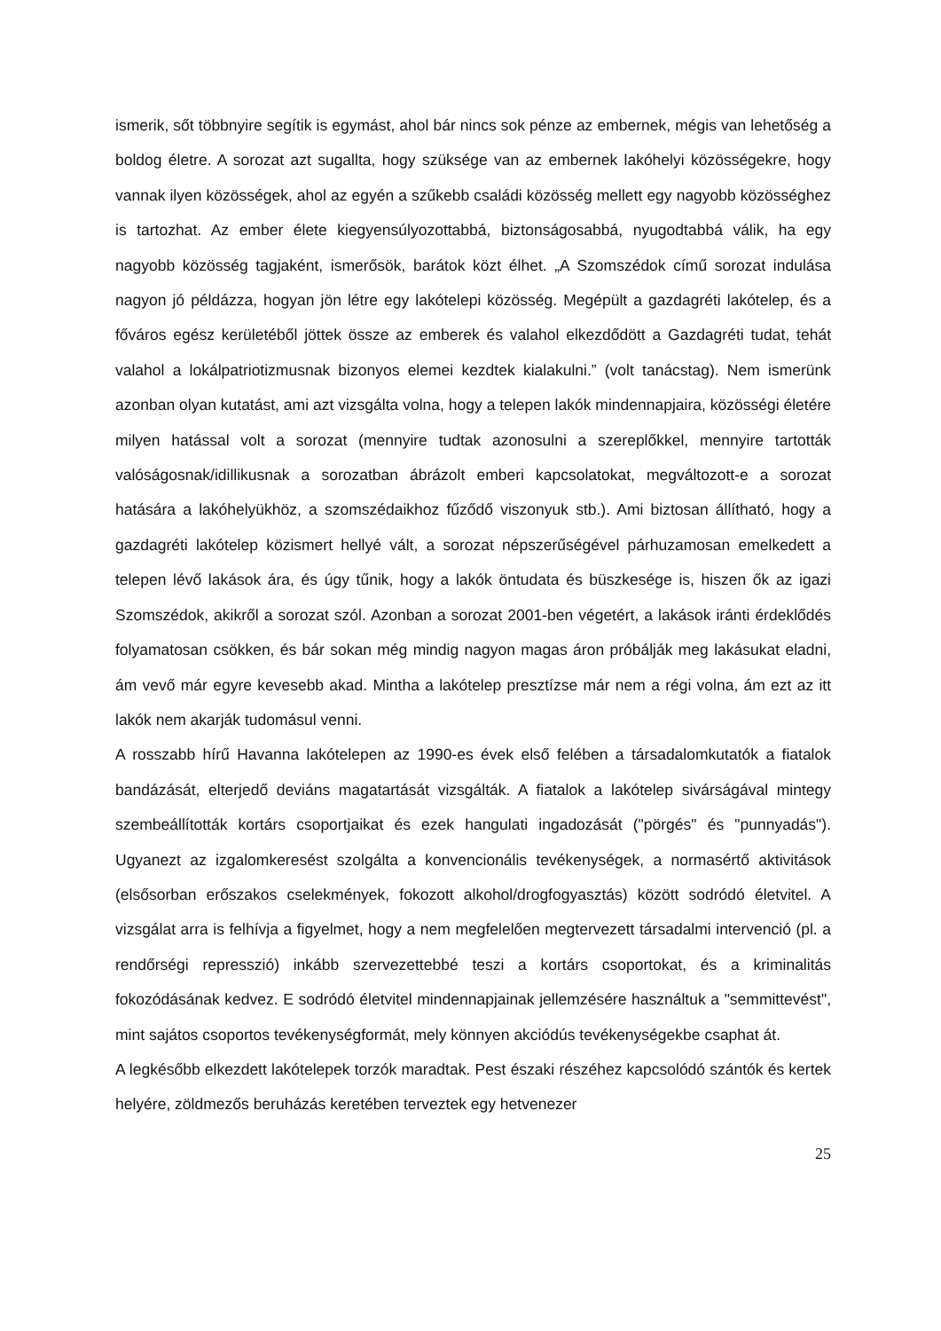ismerik, sőt többnyire segítik is egymást, ahol bár nincs sok pénze az embernek, mégis van lehetőség a boldog életre. A sorozat azt sugallta, hogy szüksége van az embernek lakóhelyi közösségekre, hogy vannak ilyen közösségek, ahol az egyén a szűkebb családi közösség mellett egy nagyobb közösséghez is tartozhat. Az ember élete kiegyensúlyozottabbá, biztonságosabbá, nyugodtabbá válik, ha egy nagyobb közösség tagjaként, ismerősök, barátok közt élhet. „A Szomszédok című sorozat indulása nagyon jó példázza, hogyan jön létre egy lakótelepi közösség. Megépült a gazdagréti lakótelep, és a főváros egész kerületéből jöttek össze az emberek és valahol elkezdődött a Gazdagréti tudat, tehát valahol a lokálpatriotizmusnak bizonyos elemei kezdtek kialakulni.” (volt tanácstag). Nem ismerünk azonban olyan kutatást, ami azt vizsgálta volna, hogy a telepen lakók mindennapjaira, közösségi életére milyen hatással volt a sorozat (mennyire tudtak azonosulni a szereplőkkel, mennyire tartották valóságosnak/idillikusnak a sorozatban ábrázolt emberi kapcsolatokat, megváltozott-e a sorozat hatására a lakóhelyükhöz, a szomszédaikhoz fűződő viszonyuk stb.). Ami biztosan állítható, hogy a gazdagréti lakótelep közismert hellyé vált, a sorozat népszerűségével párhuzamosan emelkedett a telepen lévő lakások ára, és úgy tűnik, hogy a lakók öntudata és büszkesége is, hiszen ők az igazi Szomszédok, akikről a sorozat szól. Azonban a sorozat 2001-ben végetért, a lakások iránti érdeklődés folyamatosan csökken, és bár sokan még mindig nagyon magas áron próbálják meg lakásukat eladni, ám vevő már egyre kevesebb akad. Mintha a lakótelep presztízse már nem a régi volna, ám ezt az itt lakók nem akarják tudomásul venni.
A rosszabb hírű Havanna lakótelepen az 1990-es évek első felében a társadalomkutatók a fiatalok bandázását, elterjedő deviáns magatartását vizsgálták. A fiatalok a lakótelep sivárságával mintegy szembeállították kortárs csoportjaikat és ezek hangulati ingadozását ("pörgés" és "punnyadás"). Ugyanezt az izgalomkeresést szolgálta a konvencionális tevékenységek, a normasértő aktivitások (elsősorban erőszakos cselekmények, fokozott alkohol/drogfogyasztás) között sodródó életvitel. A vizsgálat arra is felhívja a figyelmet, hogy a nem megfelelően megtervezett társadalmi intervenció (pl. a rendőrségi represszió) inkább szervezettebbé teszi a kortárs csoportokat, és a kriminalitás fokozódásának kedvez. E sodródó életvitel mindennapjainak jellemzésére használtuk a "semmittevést", mint sajátos csoportos tevékenységformát, mely könnyen akciódús tevékenységekbe csaphat át.
A legkésőbb elkezdett lakótelepek torzók maradtak. Pest északi részéhez kapcsolódó szántók és kertek helyére, zöldmezős beruházás keretében terveztek egy hetvenezer
25